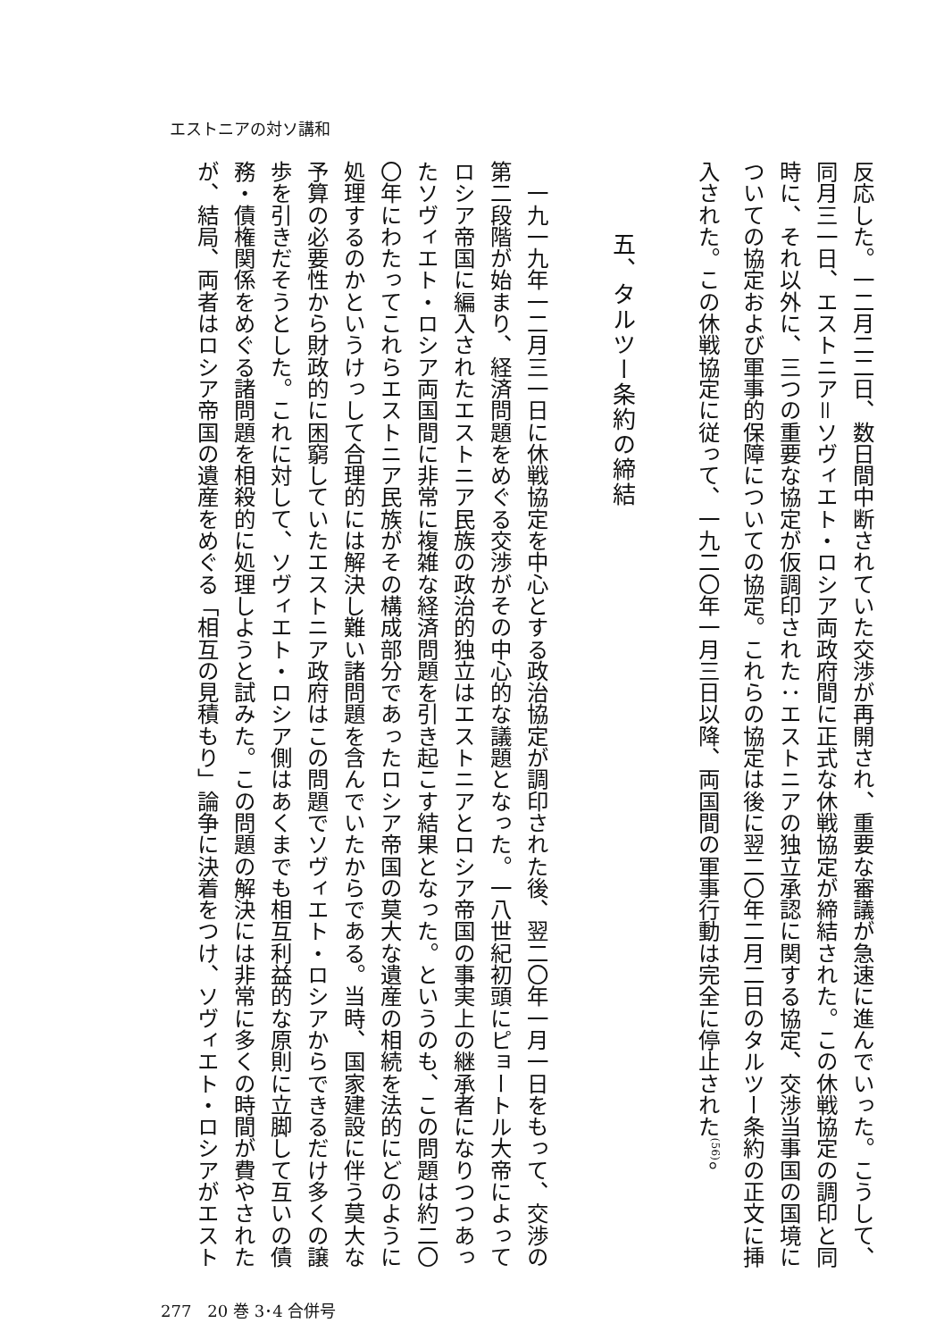エストニアの対ソ講和
反応した。一二月二二日、数日間中断されていた交渉が再開され、重要な審議が急速に進んでいった。こうして、
同月三一日、エストニア＝ソヴィエト・ロシア両政府間に正式な休戦協定が締結された。この休戦協定の調印と同
時に、それ以外に、三つの重要な協定が仮調印された：エストニアの独立承認に関する協定、交渉当事国の国境に
ついての協定および軍事的保障についての協定。これらの協定は後に翌二〇年二月二日のタルツー条約の正文に挿
入された。この休戦協定に従って、一九二〇年一月三日以降、両国間の軍事行動は完全に停止された<sup>(56)</sup>。
五、タルツー条約の締結
　一九一九年一二月三一日に休戦協定を中心とする政治協定が調印された後、翌二〇年一月一日をもって、交渉の
第二段階が始まり、経済問題をめぐる交渉がその中心的な議題となった。一八世紀初頭にピョートル大帝によって
ロシア帝国に編入されたエストニア民族の政治的独立はエストニアとロシア帝国の事実上の継承者になりつつあっ
たソヴィエト・ロシア両国間に非常に複雑な経済問題を引き起こす結果となった。というのも、この問題は約二〇
〇年にわたってこれらエストニア民族がその構成部分であったロシア帝国の莫大な遺産の相続を法的にどのように
処理するのかというけっして合理的には解決し難い諸問題を含んでいたからである。当時、国家建設に伴う莫大な
予算の必要性から財政的に困窮していたエストニア政府はこの問題でソヴィエト・ロシアからできるだけ多くの譲
歩を引きだそうとした。これに対して、ソヴィエト・ロシア側はあくまでも相互利益的な原則に立脚して互いの債
務・債権関係をめぐる諸問題を相殺的に処理しようと試みた。この問題の解決には非常に多くの時間が費やされた
が、結局、両者はロシア帝国の遺産をめぐる「相互の見積もり」論争に決着をつけ、ソヴィエト・ロシアがエスト
277　20 巻 3･4 合併号